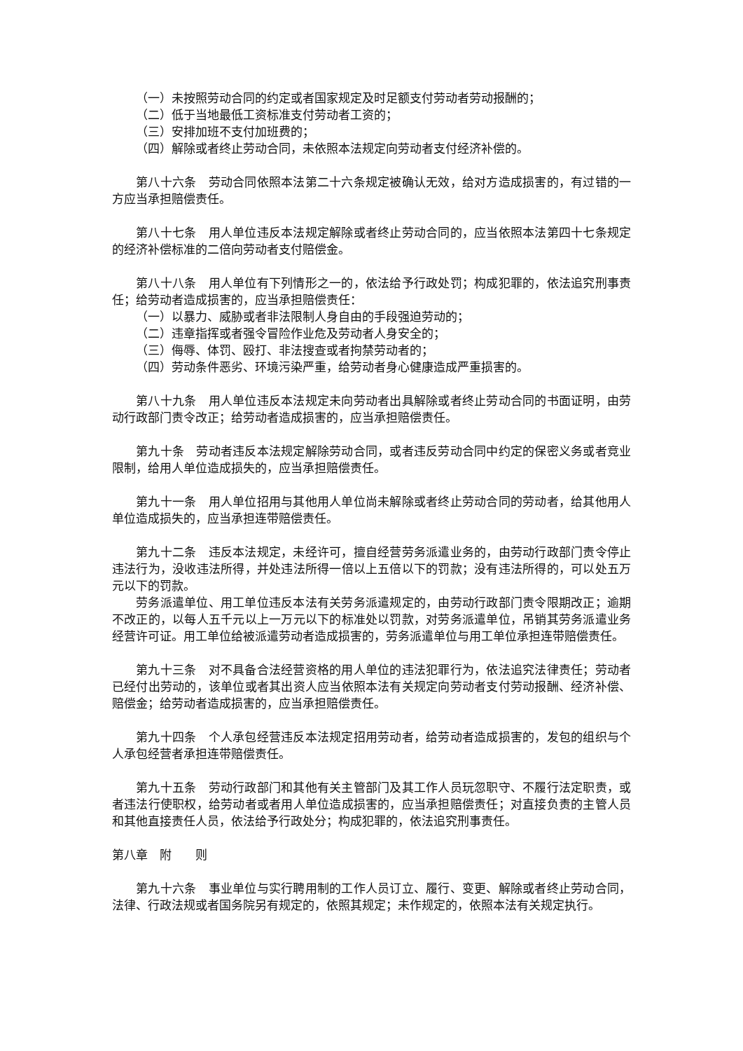（一）未按照劳动合同的约定或者国家规定及时足额支付劳动者劳动报酬的；
（二）低于当地最低工资标准支付劳动者工资的；
（三）安排加班不支付加班费的；
（四）解除或者终止劳动合同，未依照本法规定向劳动者支付经济补偿的。
第八十六条　劳动合同依照本法第二十六条规定被确认无效，给对方造成损害的，有过错的一方应当承担赔偿责任。
第八十七条　用人单位违反本法规定解除或者终止劳动合同的，应当依照本法第四十七条规定的经济补偿标准的二倍向劳动者支付赔偿金。
第八十八条　用人单位有下列情形之一的，依法给予行政处罚；构成犯罪的，依法追究刑事责任；给劳动者造成损害的，应当承担赔偿责任：
（一）以暴力、威胁或者非法限制人身自由的手段强迫劳动的；
（二）违章指挥或者强令冒险作业危及劳动者人身安全的；
（三）侮辱、体罚、殴打、非法搜查或者拘禁劳动者的；
（四）劳动条件恶劣、环境污染严重，给劳动者身心健康造成严重损害的。
第八十九条　用人单位违反本法规定未向劳动者出具解除或者终止劳动合同的书面证明，由劳动行政部门责令改正；给劳动者造成损害的，应当承担赔偿责任。
第九十条　劳动者违反本法规定解除劳动合同，或者违反劳动合同中约定的保密义务或者竞业限制，给用人单位造成损失的，应当承担赔偿责任。
第九十一条　用人单位招用与其他用人单位尚未解除或者终止劳动合同的劳动者，给其他用人单位造成损失的，应当承担连带赔偿责任。
第九十二条　违反本法规定，未经许可，擅自经营劳务派遣业务的，由劳动行政部门责令停止违法行为，没收违法所得，并处违法所得一倍以上五倍以下的罚款；没有违法所得的，可以处五万元以下的罚款。
劳务派遣单位、用工单位违反本法有关劳务派遣规定的，由劳动行政部门责令限期改正；逾期不改正的，以每人五千元以上一万元以下的标准处以罚款，对劳务派遣单位，吊销其劳务派遣业务经营许可证。用工单位给被派遣劳动者造成损害的，劳务派遣单位与用工单位承担连带赔偿责任。
第九十三条　对不具备合法经营资格的用人单位的违法犯罪行为，依法追究法律责任；劳动者已经付出劳动的，该单位或者其出资人应当依照本法有关规定向劳动者支付劳动报酬、经济补偿、赔偿金；给劳动者造成损害的，应当承担赔偿责任。
第九十四条　个人承包经营违反本法规定招用劳动者，给劳动者造成损害的，发包的组织与个人承包经营者承担连带赔偿责任。
第九十五条　劳动行政部门和其他有关主管部门及其工作人员玩忽职守、不履行法定职责，或者违法行使职权，给劳动者或者用人单位造成损害的，应当承担赔偿责任；对直接负责的主管人员和其他直接责任人员，依法给予行政处分；构成犯罪的，依法追究刑事责任。
第八章　附　　则
第九十六条　事业单位与实行聘用制的工作人员订立、履行、变更、解除或者终止劳动合同，法律、行政法规或者国务院另有规定的，依照其规定；未作规定的，依照本法有关规定执行。